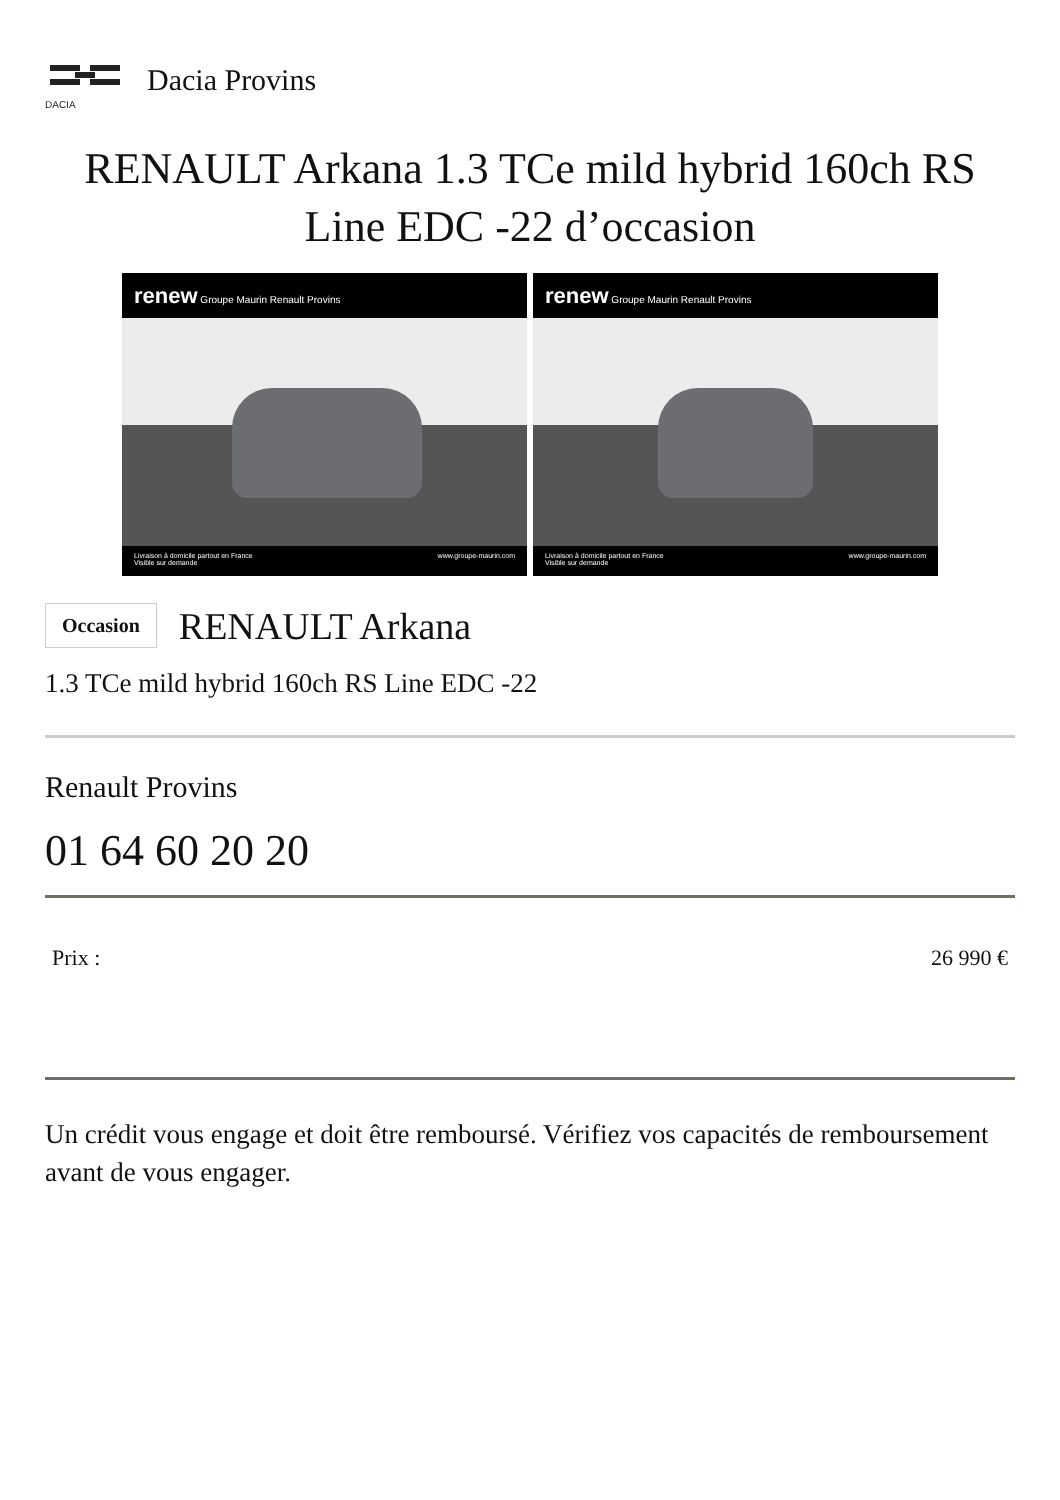DACIA
Dacia Provins
RENAULT Arkana 1.3 TCe mild hybrid 160ch RS Line EDC -22 d’occasion
renew Groupe Maurin Renault Provins
Livraison à domicile partout en France
Visible sur demande www.groupe-maurin.com
renew Groupe Maurin Renault Provins
Livraison à domicile partout en France
Visible sur demande www.groupe-maurin.com
Occasion RENAULT Arkana
1.3 TCe mild hybrid 160ch RS Line EDC -22
Renault Provins
01 64 60 20 20
Prix : 26 990 €
Un crédit vous engage et doit être remboursé. Vérifiez vos capacités de remboursement avant de vous engager.